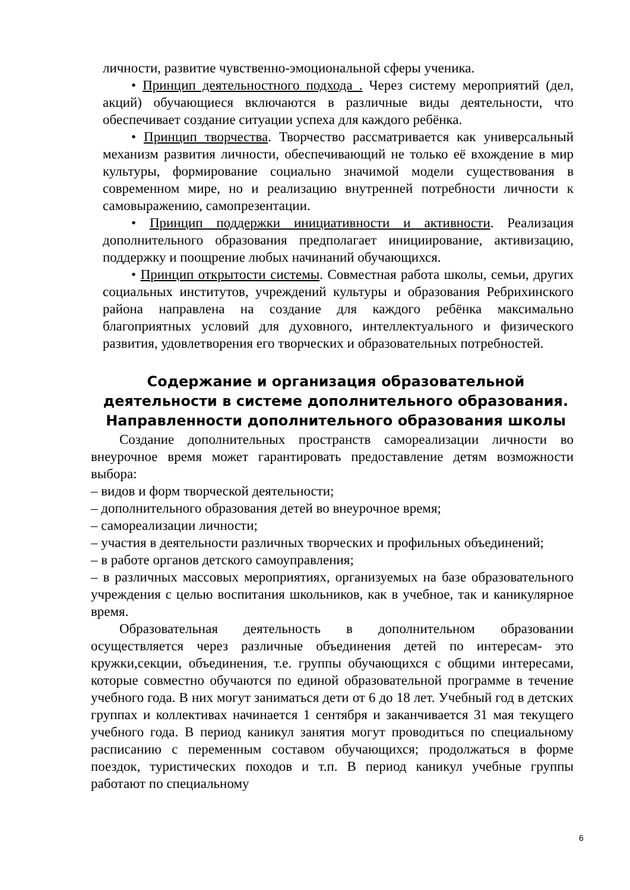личности, развитие чувственно-эмоциональной сферы ученика.
• Принцип деятельностного подхода . Через систему мероприятий (дел, акций) обучающиеся включаются в различные виды деятельности, что обеспечивает создание ситуации успеха для каждого ребёнка.
• Принцип творчества. Творчество рассматривается как универсальный механизм развития личности, обеспечивающий не только её вхождение в мир культуры, формирование социально значимой модели существования в современном мире, но и реализацию внутренней потребности личности к самовыражению, самопрезентации.
• Принцип поддержки инициативности и активности. Реализация дополнительного образования предполагает инициирование, активизацию, поддержку и поощрение любых начинаний обучающихся.
• Принцип открытости системы. Совместная работа школы, семьи, других социальных институтов, учреждений культуры и образования Ребрихинского района направлена на создание для каждого ребёнка максимально благоприятных условий для духовного, интеллектуального и физического развития, удовлетворения его творческих и образовательных потребностей.
Содержание и организация образовательной деятельности в системе дополнительного образования. Направленности дополнительного образования школы
Создание дополнительных пространств самореализации личности во внеурочное время может гарантировать предоставление детям возможности выбора:
– видов и форм творческой деятельности;
– дополнительного образования детей во внеурочное время;
– самореализации личности;
– участия в деятельности различных творческих и профильных объединений;
– в работе органов детского самоуправления;
– в различных массовых мероприятиях, организуемых на базе образовательного учреждения с целью воспитания школьников, как в учебное, так и каникулярное время.
Образовательная деятельность в дополнительном образовании осуществляется через различные объединения детей по интересам- это кружки,секции, объединения, т.е. группы обучающихся с общими интересами, которые совместно обучаются по единой образовательной программе в течение учебного года. В них могут заниматься дети от 6 до 18 лет. Учебный год в детских группах и коллективах начинается 1 сентября и заканчивается 31 мая текущего учебного года. В период каникул занятия могут проводиться по специальному расписанию с переменным составом обучающихся; продолжаться в форме поездок, туристических походов и т.п. В период каникул учебные группы работают по специальному
6